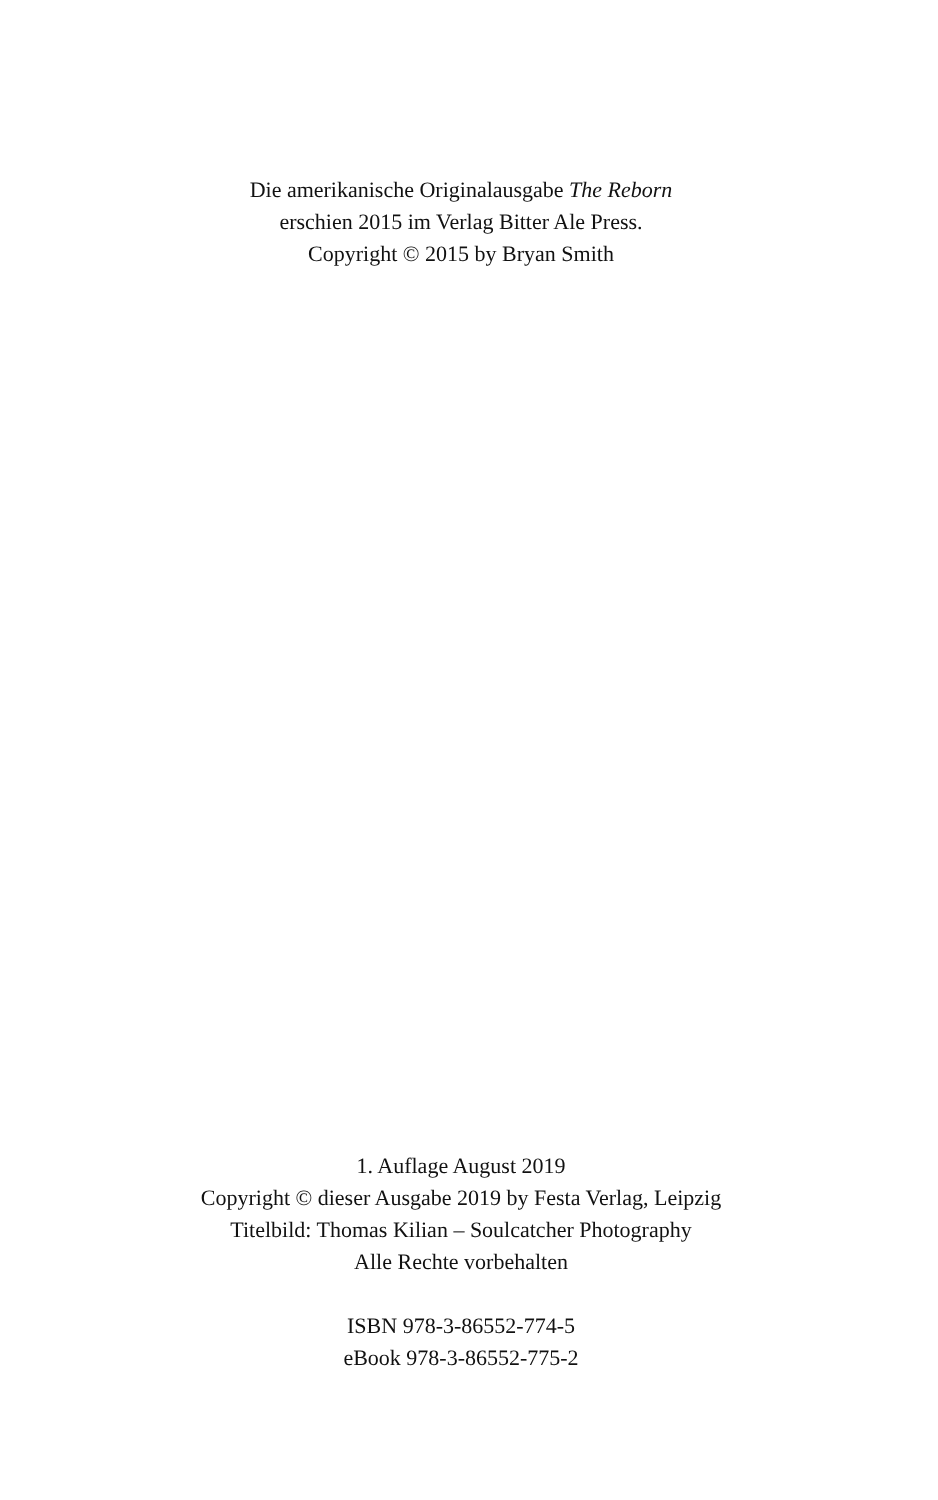Die amerikanische Originalausgabe The Reborn
erschien 2015 im Verlag Bitter Ale Press.
Copyright © 2015 by Bryan Smith
1. Auflage August 2019
Copyright © dieser Ausgabe 2019 by Festa Verlag, Leipzig
Titelbild: Thomas Kilian – Soulcatcher Photography
Alle Rechte vorbehalten
ISBN 978-3-86552-774-5
eBook 978-3-86552-775-2